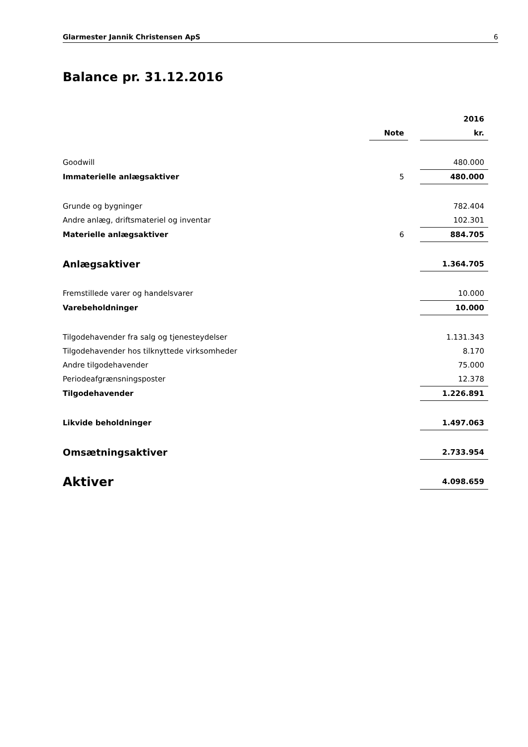Glarmester Jannik Christensen ApS 6
Balance pr. 31.12.2016
| | | | 2016 |
| | Note | | kr. |
| Goodwill | | | 480.000 |
| Immaterielle anlægsaktiver | 5 | | 480.000 |
| Grunde og bygninger | | | 782.404 |
| Andre anlæg, driftsmateriel og inventar | | | 102.301 |
| Materielle anlægsaktiver | 6 | | 884.705 |
| Anlægsaktiver | | | 1.364.705 |
| Fremstillede varer og handelsvarer | | | 10.000 |
| Varebeholdninger | | | 10.000 |
| Tilgodehavender fra salg og tjenesteydelser | | | 1.131.343 |
| Tilgodehavender hos tilknyttede virksomheder | | | 8.170 |
| Andre tilgodehavender | | | 75.000 |
| Periodeafgrænsningsposter | | | 12.378 |
| Tilgodehavender | | | 1.226.891 |
| Likvide beholdninger | | | 1.497.063 |
| Omsætningsaktiver | | | 2.733.954 |
| Aktiver | | | 4.098.659 |